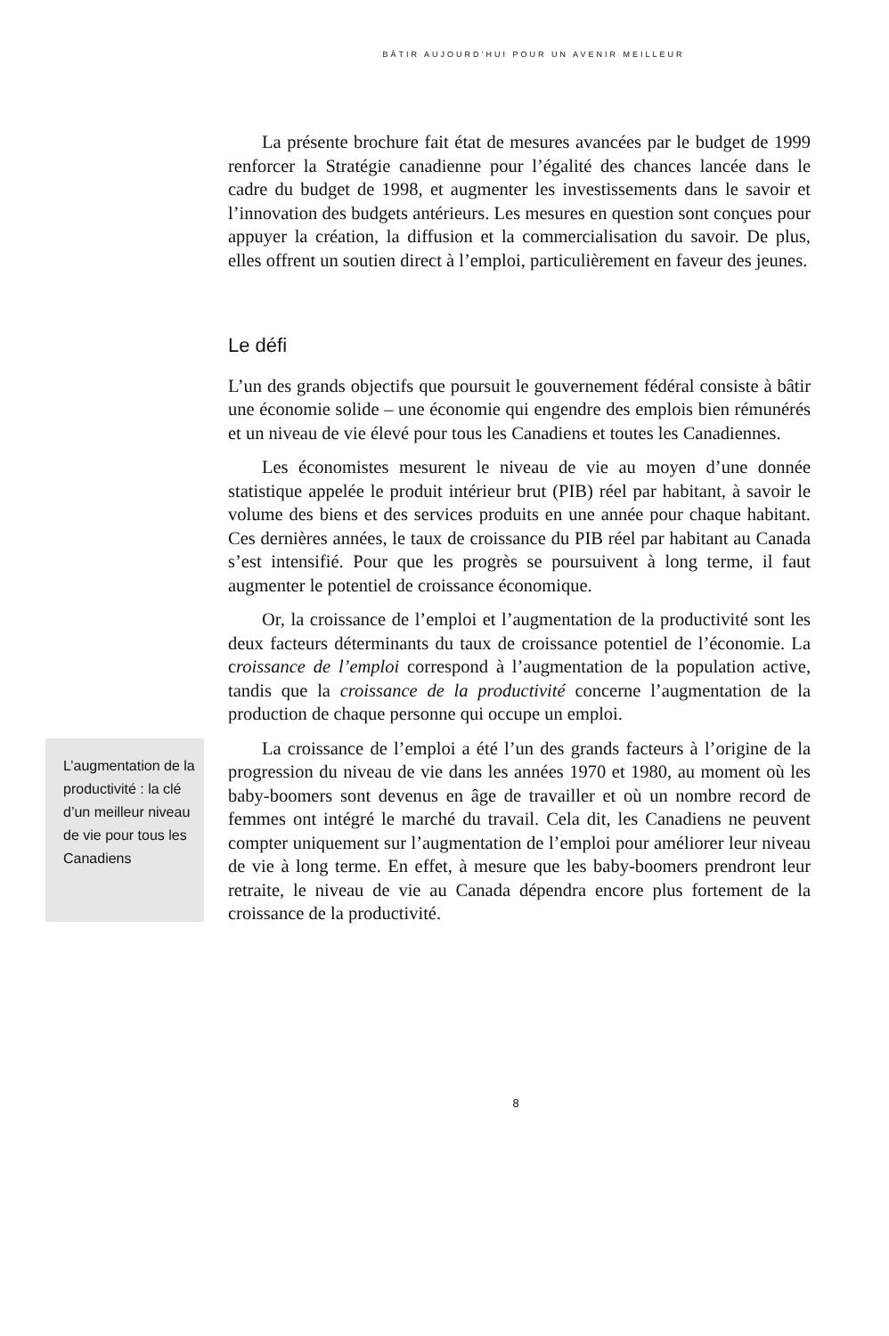BÂTIR AUJOURD’HUI POUR UN AVENIR MEILLEUR
La présente brochure fait état de mesures avancées par le budget de 1999 renforcer la Stratégie canadienne pour l’égalité des chances lancée dans le cadre du budget de 1998, et augmenter les investissements dans le savoir et l’innovation des budgets antérieurs. Les mesures en question sont conçues pour appuyer la création, la diffusion et la commercialisation du savoir. De plus, elles offrent un soutien direct à l’emploi, particulièrement en faveur des jeunes.
Le défi
L’un des grands objectifs que poursuit le gouvernement fédéral consiste à bâtir une économie solide – une économie qui engendre des emplois bien rémunérés et un niveau de vie élevé pour tous les Canadiens et toutes les Canadiennes.
Les économistes mesurent le niveau de vie au moyen d’une donnée statistique appelée le produit intérieur brut (PIB) réel par habitant, à savoir le volume des biens et des services produits en une année pour chaque habitant. Ces dernières années, le taux de croissance du PIB réel par habitant au Canada s’est intensifié. Pour que les progrès se poursuivent à long terme, il faut augmenter le potentiel de croissance économique.
Or, la croissance de l’emploi et l’augmentation de la productivité sont les deux facteurs déterminants du taux de croissance potentiel de l’économie. La croissance de l’emploi correspond à l’augmentation de la population active, tandis que la croissance de la productivité concerne l’augmentation de la production de chaque personne qui occupe un emploi.
L’augmentation de la productivité : la clé d’un meilleur niveau de vie pour tous les Canadiens
La croissance de l’emploi a été l’un des grands facteurs à l’origine de la progression du niveau de vie dans les années 1970 et 1980, au moment où les baby-boomers sont devenus en âge de travailler et où un nombre record de femmes ont intégré le marché du travail. Cela dit, les Canadiens ne peuvent compter uniquement sur l’augmentation de l’emploi pour améliorer leur niveau de vie à long terme. En effet, à mesure que les baby-boomers prendront leur retraite, le niveau de vie au Canada dépendra encore plus fortement de la croissance de la productivité.
8